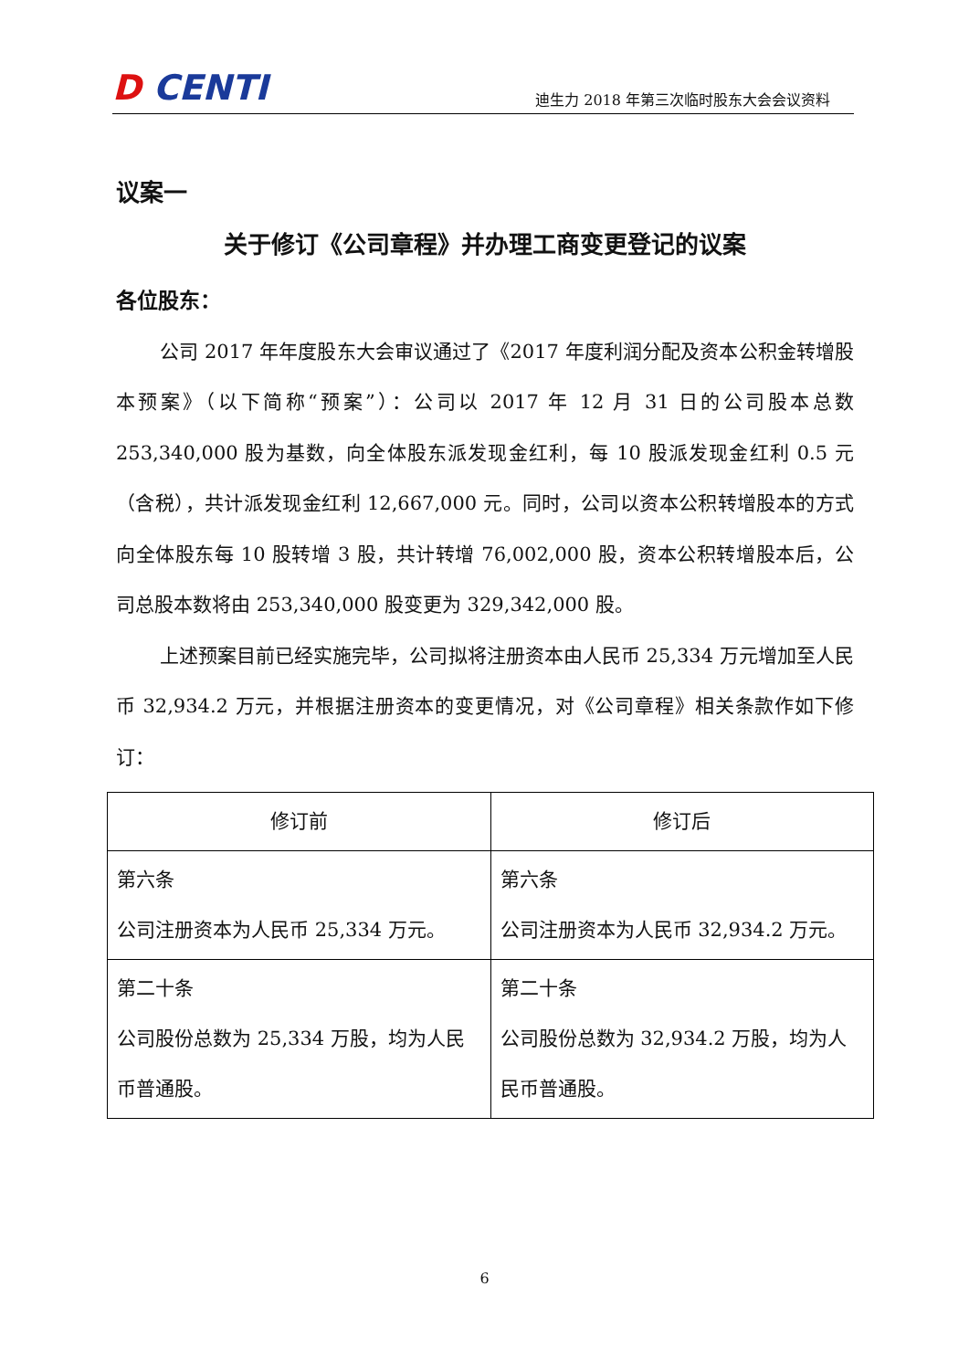D CENTI
迪生力 2018 年第三次临时股东大会会议资料
议案一
关于修订《公司章程》并办理工商变更登记的议案
各位股东：
公司 2017 年年度股东大会审议通过了《2017 年度利润分配及资本公积金转增股本预案》（以下简称“预案”）：公司以 2017 年 12 月 31 日的公司股本总数 253,340,000 股为基数，向全体股东派发现金红利，每 10 股派发现金红利 0.5 元（含税），共计派发现金红利 12,667,000 元。同时，公司以资本公积转增股本的方式向全体股东每 10 股转增 3 股，共计转增 76,002,000 股，资本公积转增股本后，公司总股本数将由 253,340,000 股变更为 329,342,000 股。
上述预案目前已经实施完毕，公司拟将注册资本由人民币 25,334 万元增加至人民币 32,934.2 万元，并根据注册资本的变更情况，对《公司章程》相关条款作如下修订：
| 修订前 | 修订后 |
| --- | --- |
| 第六条 公司注册资本为人民币 25,334 万元。 | 第六条 公司注册资本为人民币 32,934.2 万元。 |
| 第二十条 公司股份总数为 25,334 万股，均为人民币普通股。 | 第二十条 公司股份总数为 32,934.2 万股，均为人民币普通股。 |
6